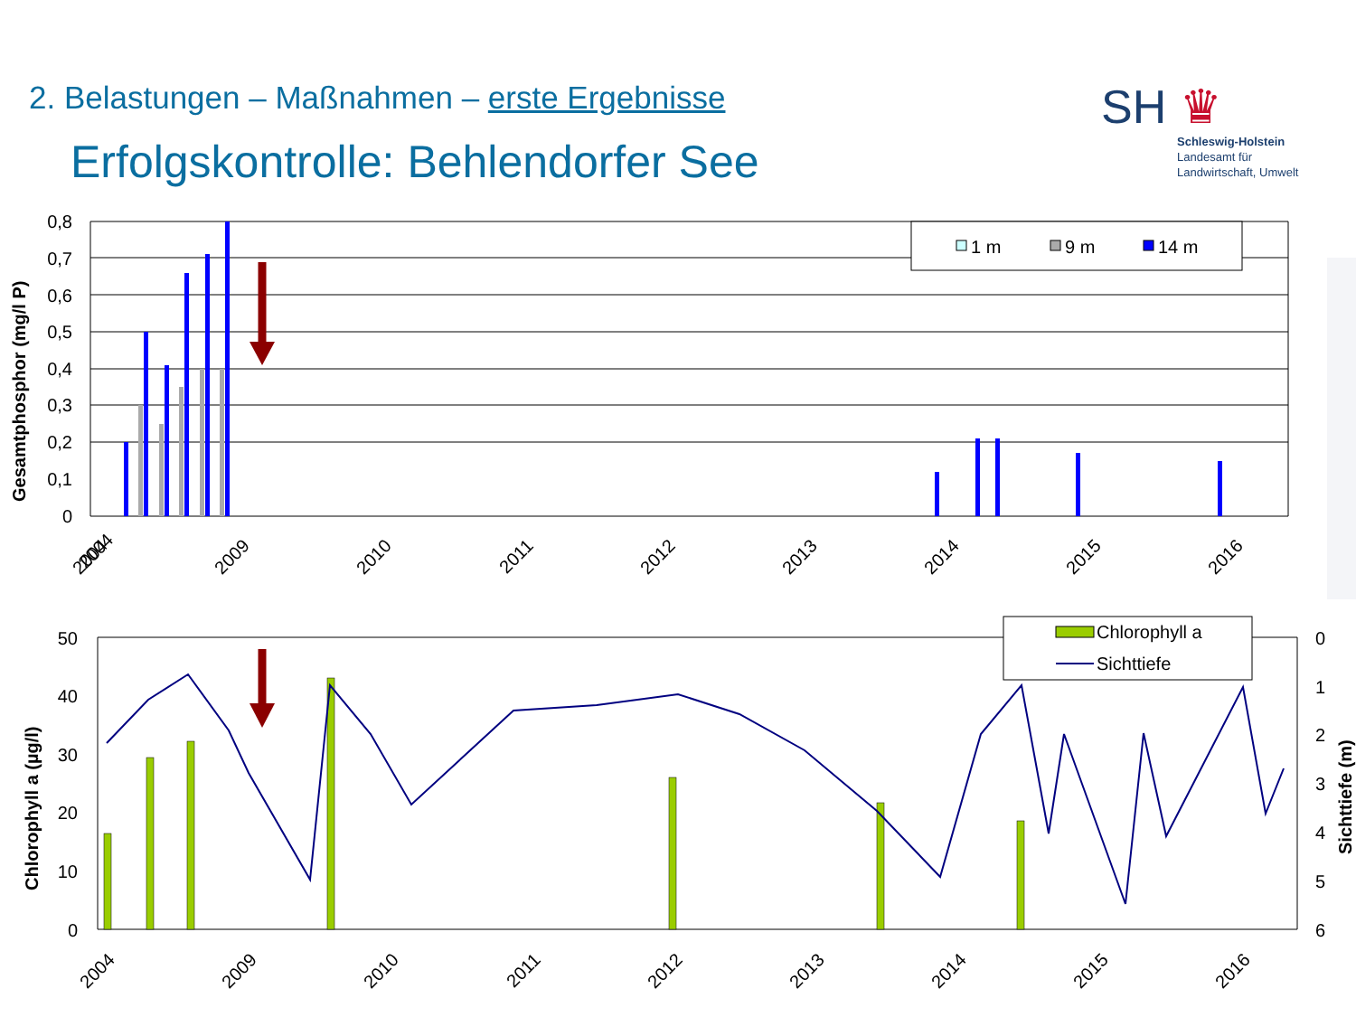2. Belastungen – Maßnahmen – erste Ergebnisse
Erfolgskontrolle: Behlendorfer See
SH ♛
Schleswig-Holstein
Landesamt für
Landwirtschaft, Umwelt
0,8
0,7
0,6
0,5
0,4
0,3
0,2
0,1
0
50
40
30
20
10
0
0
1
2
3
4
5
6
Gesamtphosphor (mg/l P)
Chlorophyll a (µg/l)
Sichttiefe (m)
2004
2004
2009
2010
2011
2012
2013
2014
2015
2016
2004
2009
2010
2011
2012
2013
2014
2015
2016
1 m
9 m
14 m
Chlorophyll a
Sichttiefe